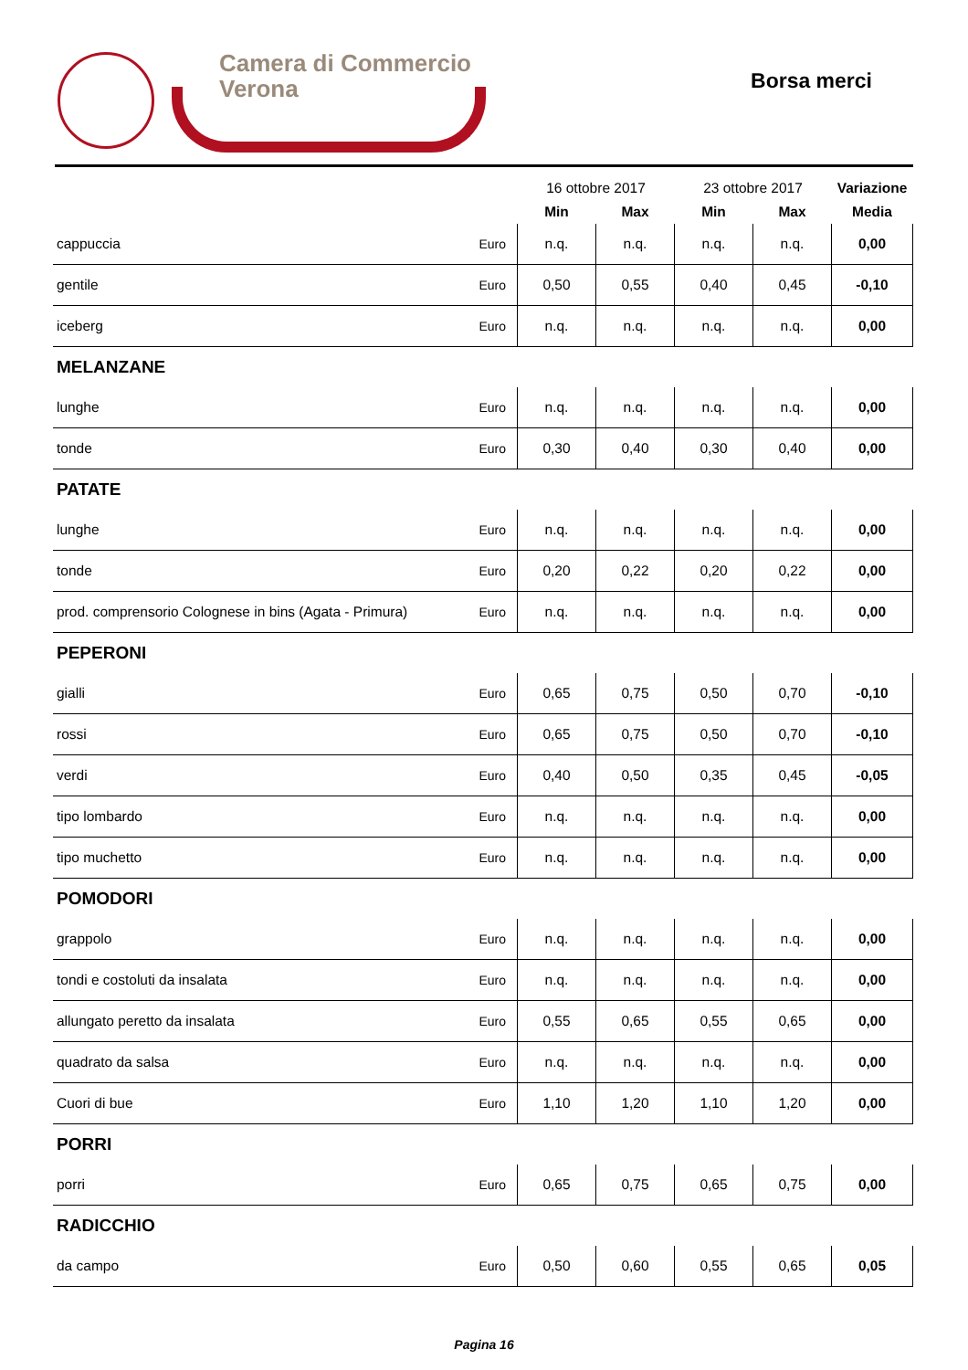Camera di Commercio
Verona
Borsa merci
| | | 16 ottobre 2017 | | 23 ottobre 2017 | | Variazione |
| --- | --- | --- | --- | --- | --- | --- |
| | | Min | Max | Min | Max | Media |
| cappuccia | Euro | n.q. | n.q. | n.q. | n.q. | 0,00 |
| gentile | Euro | 0,50 | 0,55 | 0,40 | 0,45 | -0,10 |
| iceberg | Euro | n.q. | n.q. | n.q. | n.q. | 0,00 |
| MELANZANE | | | | | | |
| lunghe | Euro | n.q. | n.q. | n.q. | n.q. | 0,00 |
| tonde | Euro | 0,30 | 0,40 | 0,30 | 0,40 | 0,00 |
| PATATE | | | | | | |
| lunghe | Euro | n.q. | n.q. | n.q. | n.q. | 0,00 |
| tonde | Euro | 0,20 | 0,22 | 0,20 | 0,22 | 0,00 |
| prod. comprensorio Colognese in bins (Agata - Primura) | Euro | n.q. | n.q. | n.q. | n.q. | 0,00 |
| PEPERONI | | | | | | |
| gialli | Euro | 0,65 | 0,75 | 0,50 | 0,70 | -0,10 |
| rossi | Euro | 0,65 | 0,75 | 0,50 | 0,70 | -0,10 |
| verdi | Euro | 0,40 | 0,50 | 0,35 | 0,45 | -0,05 |
| tipo lombardo | Euro | n.q. | n.q. | n.q. | n.q. | 0,00 |
| tipo muchetto | Euro | n.q. | n.q. | n.q. | n.q. | 0,00 |
| POMODORI | | | | | | |
| grappolo | Euro | n.q. | n.q. | n.q. | n.q. | 0,00 |
| tondi e costoluti da insalata | Euro | n.q. | n.q. | n.q. | n.q. | 0,00 |
| allungato peretto da insalata | Euro | 0,55 | 0,65 | 0,55 | 0,65 | 0,00 |
| quadrato da salsa | Euro | n.q. | n.q. | n.q. | n.q. | 0,00 |
| Cuori di bue | Euro | 1,10 | 1,20 | 1,10 | 1,20 | 0,00 |
| PORRI | | | | | | |
| porri | Euro | 0,65 | 0,75 | 0,65 | 0,75 | 0,00 |
| RADICCHIO | | | | | | |
| da campo | Euro | 0,50 | 0,60 | 0,55 | 0,65 | 0,05 |
Pagina 16